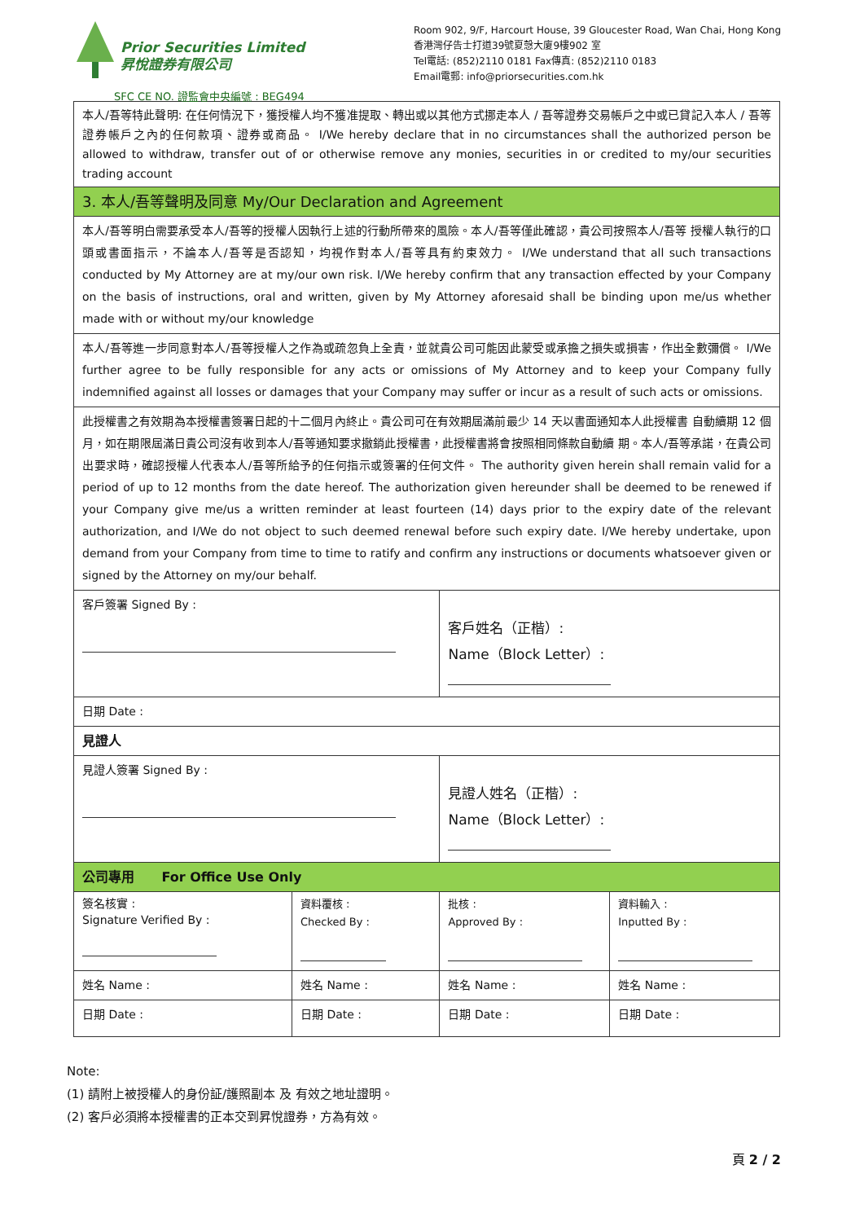Prior Securities Limited
昇悅證券有限公司
SFC CE NO. 證監會中央編號 : BEG494
Room 902, 9/F, Harcourt House, 39 Gloucester Road, Wan Chai, Hong Kong
香港灣仔告士打道39號夏愨大廈9樓902 室
Tel電話: (852)2110 0181 Fax傳真: (852)2110 0183
Email電郵: info@priorsecurities.com.hk
| 本人/吾等特此聲明: 在任何情況下，獲授權人均不獲准提取、轉出或以其他方式挪走本人 / 吾等證券交易帳戶之中或已貸記入本人 / 吾等證券帳戶之內的任何款項、證券或商品。 I/We hereby declare that in no circumstances shall the authorized person be allowed to withdraw, transfer out of or otherwise remove any monies, securities in or credited to my/our securities trading account | | | |
| 3. 本人/吾等聲明及同意 My/Our Declaration and Agreement | | | |
| 本人/吾等明白需要承受本人/吾等的授權人因執行上述的行動所帶來的風險。本人/吾等僅此確認，貴公司按照本人/吾等 授權人執行的口頭或書面指示，不論本人/吾等是否認知，均視作對本人/吾等具有約束效力。 I/We understand that all such transactions conducted by My Attorney are at my/our own risk. I/We hereby confirm that any transaction effected by your Company on the basis of instructions, oral and written, given by My Attorney aforesaid shall be binding upon me/us whether made with or without my/our knowledge | | | |
| 本人/吾等進一步同意對本人/吾等授權人之作為或疏忽負上全責，並就貴公司可能因此蒙受或承擔之損失或損害，作出全數彌償。 I/We further agree to be fully responsible for any acts or omissions of My Attorney and to keep your Company fully indemnified against all losses or damages that your Company may suffer or incur as a result of such acts or omissions. | | | |
| 此授權書之有效期為本授權書簽署日起的十二個月內終止。貴公司可在有效期屆滿前最少 14 天以書面通知本人此授權書 自動續期 12 個月，如在期限屆滿日貴公司沒有收到本人/吾等通知要求撤銷此授權書，此授權書將會按照相同條款自動續 期。本人/吾等承諾，在貴公司出要求時，確認授權人代表本人/吾等所給予的任何指示或簽署的任何文件。 The authority given herein shall remain valid for a period of up to 12 months from the date hereof. The authorization given hereunder shall be deemed to be renewed if your Company give me/us a written reminder at least fourteen (14) days prior to the expiry date of the relevant authorization, and I/We do not object to such deemed renewal before such expiry date. I/We hereby undertake, upon demand from your Company from time to time to ratify and confirm any instructions or documents whatsoever given or signed by the Attorney on my/our behalf. | | | |
| 客戶簽署 Signed By : | | 客戶姓名（正楷）: Name（Block Letter）: | |
| 日期 Date : | | | |
| 見證人 | | | |
| 見證人簽署 Signed By : | | 見證人姓名（正楷）: Name（Block Letter）: | |
| 公司專用 For Office Use Only | | | |
| 簽名核實 : Signature Verified By : | 資料覆核 : Checked By : | 批核 : Approved By : | 資料輸入 : Inputted By : |
| 姓名 Name : | 姓名 Name : | 姓名 Name : | 姓名 Name : |
| 日期 Date : | 日期 Date : | 日期 Date : | 日期 Date : |
Note:
(1) 請附上被授權人的身份証/護照副本 及 有效之地址證明。
(2) 客戶必須將本授權書的正本交到昇悅證券，方為有效。
頁 2 / 2